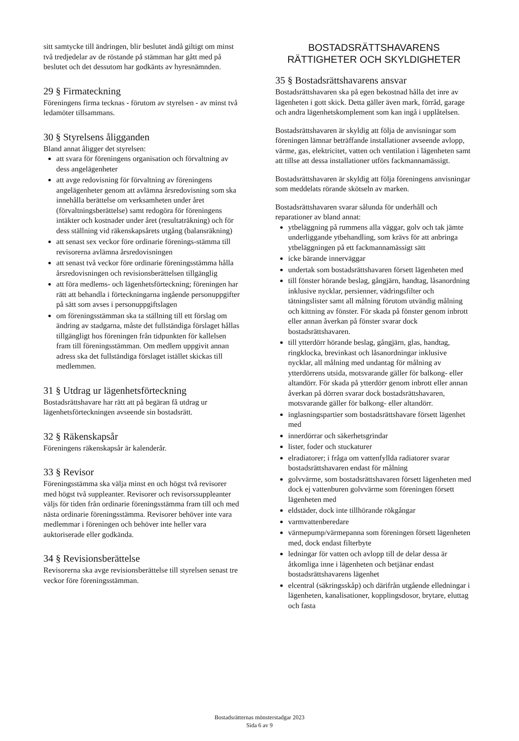sitt samtycke till ändringen, blir beslutet ändå giltigt om minst två tredjedelar av de röstande på stämman har gått med på beslutet och det dessutom har godkänts av hyresnämnden.
29 § Firmateckning
Föreningens firma tecknas - förutom av styrelsen - av minst två ledamöter tillsammans.
30 § Styrelsens åligganden
Bland annat åligger det styrelsen:
att svara för föreningens organisation och förvaltning av dess angelägenheter
att avge redovisning för förvaltning av föreningens angelägenheter genom att avlämna årsredovisning som ska innehålla berättelse om verksamheten under året (förvaltningsberättelse) samt redogöra för föreningens intäkter och kostnader under året (resultaträkning) och för dess ställning vid räkenskapsårets utgång (balansräkning)
att senast sex veckor före ordinarie förenings-stämma till revisorerna avlämna årsredovisningen
att senast två veckor före ordinarie föreningsstämma hålla årsredovisningen och revisionsberättelsen tillgänglig
att föra medlems- och lägenhetsförteckning; föreningen har rätt att behandla i förteckningarna ingående personuppgifter på sätt som avses i personuppgiftslagen
om föreningsstämman ska ta ställning till ett förslag om ändring av stadgarna, måste det fullständiga förslaget hållas tillgängligt hos föreningen från tidpunkten för kallelsen fram till föreningsstämman. Om medlem uppgivit annan adress ska det fullständiga förslaget istället skickas till medlemmen.
31 § Utdrag ur lägenhetsförteckning
Bostadsrättshavare har rätt att på begäran få utdrag ur lägenhetsförteckningen avseende sin bostadsrätt.
32 § Räkenskapsår
Föreningens räkenskapsår är kalenderår.
33 § Revisor
Föreningsstämma ska välja minst en och högst två revisorer med högst två suppleanter. Revisorer och revisorssuppleanter väljs för tiden från ordinarie föreningsstämma fram till och med nästa ordinarie föreningsstämma. Revisorer behöver inte vara medlemmar i föreningen och behöver inte heller vara auktoriserade eller godkända.
34 § Revisionsberättelse
Revisorerna ska avge revisionsberättelse till styrelsen senast tre veckor före föreningsstämman.
BOSTADSRÄTTSHAVARENS
RÄTTIGHETER OCH SKYLDIGHETER
35 § Bostadsrättshavarens ansvar
Bostadsrättshavaren ska på egen bekostnad hålla det inre av lägenheten i gott skick. Detta gäller även mark, förråd, garage och andra lägenhetskomplement som kan ingå i upplåtelsen.
Bostadsrättshavaren är skyldig att följa de anvisningar som föreningen lämnar beträffande installationer avseende avlopp, värme, gas, elektricitet, vatten och ventilation i lägenheten samt att tillse att dessa installationer utförs fackmannamässigt.
Bostadsrättshavaren är skyldig att följa föreningens anvisningar som meddelats rörande skötseln av marken.
Bostadsrättshavaren svarar sålunda för underhåll och reparationer av bland annat:
ytbeläggning på rummens alla väggar, golv och tak jämte underliggande ytbehandling, som krävs för att anbringa ytbeläggningen på ett fackmannamässigt sätt
icke bärande innerväggar
undertak som bostadsrättshavaren försett lägenheten med
till fönster hörande beslag, gångjärn, handtag, låsanordning inklusive nycklar, persienner, vädringsfilter och tätningslister samt all målning förutom utvändig målning och kittning av fönster. För skada på fönster genom inbrott eller annan åverkan på fönster svarar dock bostadsrättshavaren.
till ytterdörr hörande beslag, gångjärn, glas, handtag, ringklocka, brevinkast och låsanordningar inklusive nycklar, all målning med undantag för målning av ytterdörrens utsida, motsvarande gäller för balkong- eller altandörr. För skada på ytterdörr genom inbrott eller annan åverkan på dörren svarar dock bostadsrättshavaren, motsvarande gäller för balkong- eller altandörr.
inglasningspartier som bostadsrättshavare försett lägenhet med
innerdörrar och säkerhetsgrindar
lister, foder och stuckaturer
elradiatorer; i fråga om vattenfyllda radiatorer svarar bostadsrättshavaren endast för målning
golvvärme, som bostadsrättshavaren försett lägenheten med dock ej vattenburen golvvärme som föreningen försett lägenheten med
eldstäder, dock inte tillhörande rökgångar
varmvattenberedare
värmepump/värmepanna som föreningen försett lägenheten med, dock endast filterbyte
ledningar för vatten och avlopp till de delar dessa är åtkomliga inne i lägenheten och betjänar endast bostadsrättshavarens lägenhet
elcentral (säkringsskåp) och därifrån utgående elledningar i lägenheten, kanalisationer, kopplingsdosor, brytare, eluttag och fasta
Bostadsrätternas mönsterstadgar 2023
Sida 6 av 9